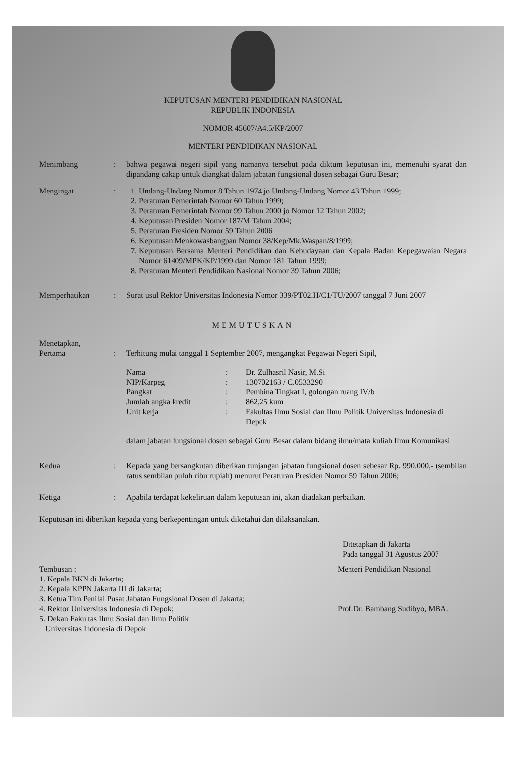KEPUTUSAN MENTERI PENDIDIKAN NASIONAL
REPUBLIK INDONESIA
NOMOR 45607/A4.5/KP/2007
MENTERI PENDIDIKAN NASIONAL
Menimbang : bahwa pegawai negeri sipil yang namanya tersebut pada diktum keputusan ini, memenuhi syarat dan dipandang cakap untuk diangkat dalam jabatan fungsional dosen sebagai Guru Besar;
Mengingat : 1. Undang-Undang Nomor 8 Tahun 1974 jo Undang-Undang Nomor 43 Tahun 1999;
2. Peraturan Pemerintah Nomor 60 Tahun 1999;
3. Peraturan Pemerintah Nomor 99 Tahun 2000 jo Nomor 12 Tahun 2002;
4. Keputusan Presiden Nomor 187/M Tahun 2004;
5. Peraturan Presiden Nomor 59 Tahun 2006
6. Keputusan Menkowasbangpan Nomor 38/Kep/Mk.Waspan/8/1999;
7. Keputusan Bersama Menteri Pendidikan dan Kebudayaan dan Kepala Badan Kepegawaian Negara Nomor 61409/MPK/KP/1999 dan Nomor 181 Tahun 1999;
8. Peraturan Menteri Pendidikan Nasional Nomor 39 Tahun 2006;
Memperhatikan : Surat usul Rektor Universitas Indonesia Nomor 339/PT02.H/C1/TU/2007 tanggal 7 Juni 2007
MEMUTUSKAN
Menetapkan,
Pertama
:
Terhitung mulai tanggal 1 September 2007, mengangkat Pegawai Negeri Sipil,
Nama
:
Dr. Zulhasril Nasir, M.Si
NIP/Karpeg
:
130702163 / C.0533290
Pangkat
:
Pembina Tingkat I, golongan ruang IV/b
Jumlah angka kredit
:
862,25 kum
Unit kerja
:
Fakultas Ilmu Sosial dan Ilmu Politik Universitas Indonesia di Depok
dalam jabatan fungsional dosen sebagai Guru Besar dalam bidang ilmu/mata kuliah Ilmu Komunikasi
Kedua : Kepada yang bersangkutan diberikan tunjangan jabatan fungsional dosen sebesar Rp. 990.000,- (sembilan ratus sembilan puluh ribu rupiah) menurut Peraturan Presiden Nomor 59 Tahun 2006;
Ketiga : Apabila terdapat kekeliruan dalam keputusan ini, akan diadakan perbaikan.
Keputusan ini diberikan kepada yang berkepentingan untuk diketahui dan dilaksanakan.
Ditetapkan di Jakarta
Pada tanggal 31 Agustus 2007
Tembusan :
1. Kepala BKN di Jakarta;
2. Kepala KPPN Jakarta III di Jakarta;
3. Ketua Tim Penilai Pusat Jabatan Fungsional Dosen di Jakarta;
4. Rektor Universitas Indonesia di Depok;
5. Dekan Fakultas Ilmu Sosial dan Ilmu Politik
Universitas Indonesia di Depok
Menteri Pendidikan Nasional
Prof.Dr. Bambang Sudibyo, MBA.